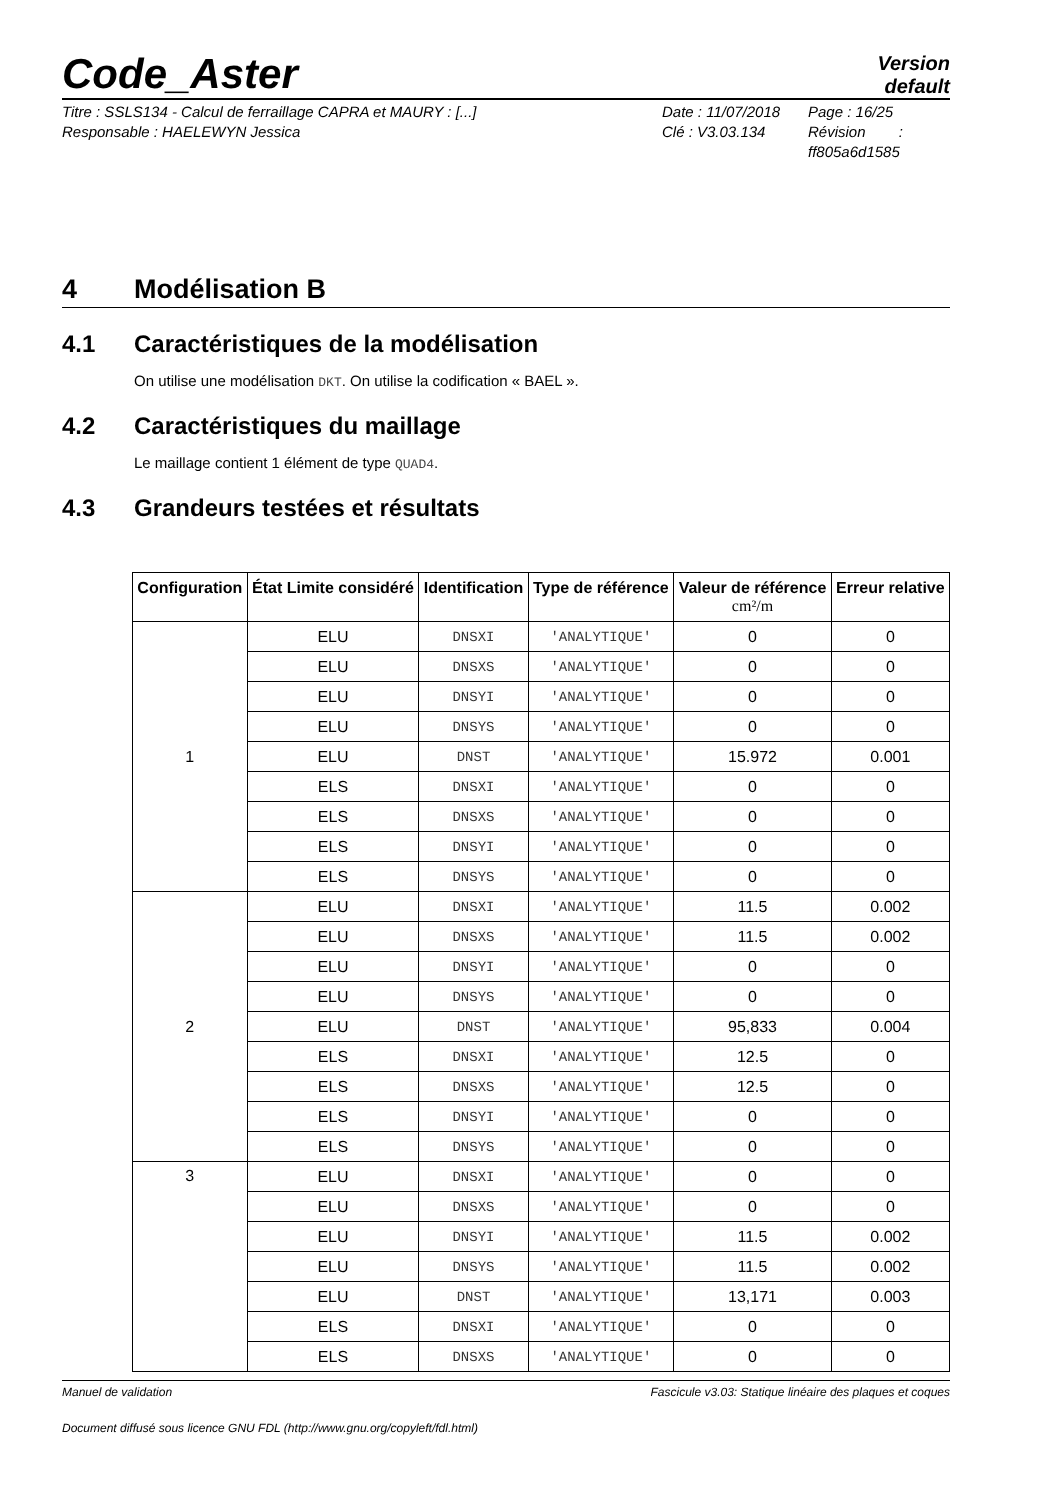Code_Aster
Version
default
Titre : SSLS134 - Calcul de ferraillage CAPRA et MAURY : [...]
Responsable : HAELEWYN Jessica
Date : 11/07/2018
Clé : V3.03.134
Page : 16/25
Révision :
ff805a6d1585
4 Modélisation B
4.1 Caractéristiques de la modélisation
On utilise une modélisation DKT. On utilise la codification « BAEL ».
4.2 Caractéristiques du maillage
Le maillage contient 1 élément de type QUAD4.
4.3 Grandeurs testées et résultats
| Configuration | État Limite considéré | Identification | Type de référence | Valeur de référence cm²/m | Erreur relative |
| --- | --- | --- | --- | --- | --- |
| 1 | ELU | DNSXI | 'ANALYTIQUE' | 0 | 0 |
| | ELU | DNSXS | 'ANALYTIQUE' | 0 | 0 |
| | ELU | DNSYI | 'ANALYTIQUE' | 0 | 0 |
| | ELU | DNSYS | 'ANALYTIQUE' | 0 | 0 |
| | ELU | DNST | 'ANALYTIQUE' | 15.972 | 0.001 |
| | ELS | DNSXI | 'ANALYTIQUE' | 0 | 0 |
| | ELS | DNSXS | 'ANALYTIQUE' | 0 | 0 |
| | ELS | DNSYI | 'ANALYTIQUE' | 0 | 0 |
| | ELS | DNSYS | 'ANALYTIQUE' | 0 | 0 |
| 2 | ELU | DNSXI | 'ANALYTIQUE' | 11.5 | 0.002 |
| | ELU | DNSXS | 'ANALYTIQUE' | 11.5 | 0.002 |
| | ELU | DNSYI | 'ANALYTIQUE' | 0 | 0 |
| | ELU | DNSYS | 'ANALYTIQUE' | 0 | 0 |
| | ELU | DNST | 'ANALYTIQUE' | 95,833 | 0.004 |
| | ELS | DNSXI | 'ANALYTIQUE' | 12.5 | 0 |
| | ELS | DNSXS | 'ANALYTIQUE' | 12.5 | 0 |
| | ELS | DNSYI | 'ANALYTIQUE' | 0 | 0 |
| | ELS | DNSYS | 'ANALYTIQUE' | 0 | 0 |
| 3 | ELU | DNSXI | 'ANALYTIQUE' | 0 | 0 |
| | ELU | DNSXS | 'ANALYTIQUE' | 0 | 0 |
| | ELU | DNSYI | 'ANALYTIQUE' | 11.5 | 0.002 |
| | ELU | DNSYS | 'ANALYTIQUE' | 11.5 | 0.002 |
| | ELU | DNST | 'ANALYTIQUE' | 13,171 | 0.003 |
| | ELS | DNSXI | 'ANALYTIQUE' | 0 | 0 |
| | ELS | DNSXS | 'ANALYTIQUE' | 0 | 0 |
Manuel de validation Fascicule v3.03: Statique linéaire des plaques et coques
Document diffusé sous licence GNU FDL (http://www.gnu.org/copyleft/fdl.html)